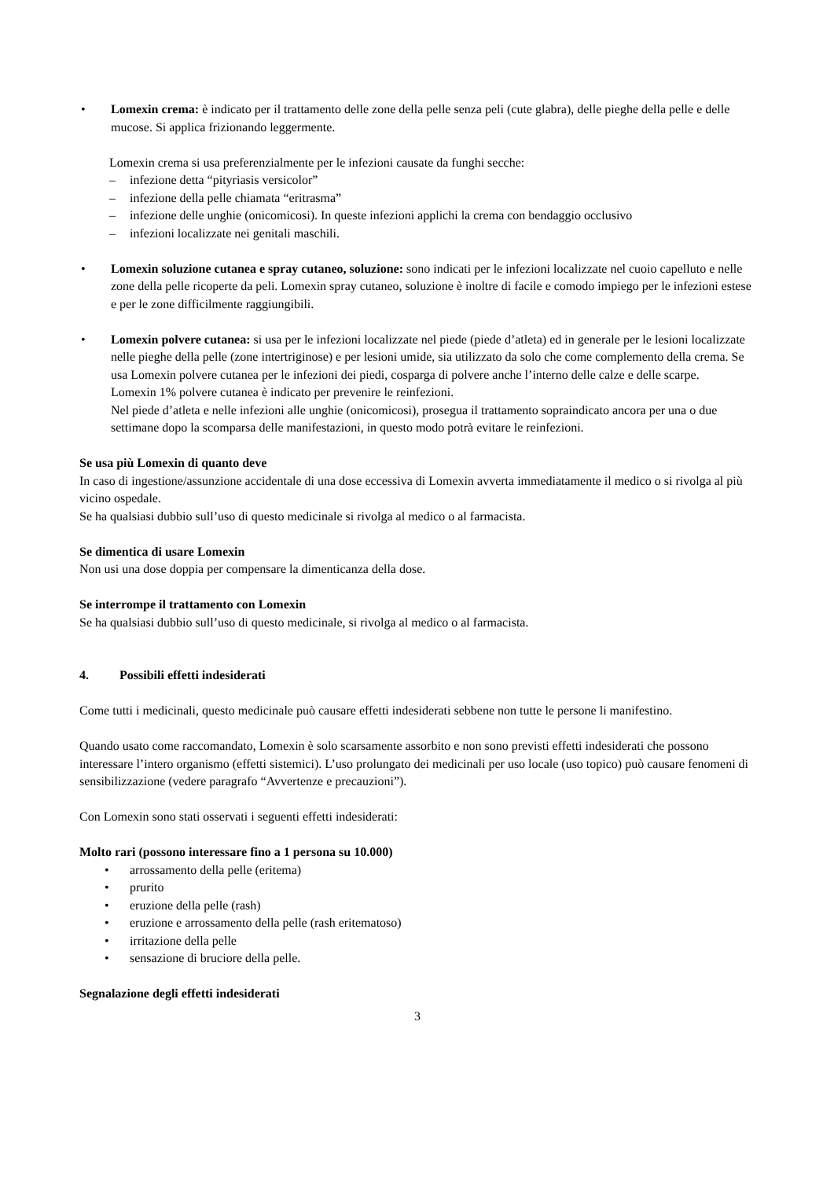• Lomexin crema: è indicato per il trattamento delle zone della pelle senza peli (cute glabra), delle pieghe della pelle e delle mucose. Si applica frizionando leggermente.
Lomexin crema si usa preferenzialmente per le infezioni causate da funghi secche:
– infezione detta “pityriasis versicolor”
– infezione della pelle chiamata “eritrasma”
– infezione delle unghie (onicomicosi). In queste infezioni applichi la crema con bendaggio occlusivo
– infezioni localizzate nei genitali maschili.
• Lomexin soluzione cutanea e spray cutaneo, soluzione: sono indicati per le infezioni localizzate nel cuoio capelluto e nelle zone della pelle ricoperte da peli. Lomexin spray cutaneo, soluzione è inoltre di facile e comodo impiego per le infezioni estese e per le zone difficilmente raggiungibili.
• Lomexin polvere cutanea: si usa per le infezioni localizzate nel piede (piede d’atleta) ed in generale per le lesioni localizzate nelle pieghe della pelle (zone intertriginose) e per lesioni umide, sia utilizzato da solo che come complemento della crema. Se usa Lomexin polvere cutanea per le infezioni dei piedi, cosparga di polvere anche l’interno delle calze e delle scarpe.
Lomexin 1% polvere cutanea è indicato per prevenire le reinfezioni.
Nel piede d’atleta e nelle infezioni alle unghie (onicomicosi), prosegua il trattamento sopraindicato ancora per una o due settimane dopo la scomparsa delle manifestazioni, in questo modo potrà evitare le reinfezioni.
Se usa più Lomexin di quanto deve
In caso di ingestione/assunzione accidentale di una dose eccessiva di Lomexin avverta immediatamente il medico o si rivolga al più vicino ospedale.
Se ha qualsiasi dubbio sull’uso di questo medicinale si rivolga al medico o al farmacista.
Se dimentica di usare Lomexin
Non usi una dose doppia per compensare la dimenticanza della dose.
Se interrompe il trattamento con Lomexin
Se ha qualsiasi dubbio sull’uso di questo medicinale, si rivolga al medico o al farmacista.
4. Possibili effetti indesiderati
Come tutti i medicinali, questo medicinale può causare effetti indesiderati sebbene non tutte le persone li manifestino.
Quando usato come raccomandato, Lomexin è solo scarsamente assorbito e non sono previsti effetti indesiderati che possono interessare l’intero organismo (effetti sistemici). L’uso prolungato dei medicinali per uso locale (uso topico) può causare fenomeni di sensibilizzazione (vedere paragrafo “Avvertenze e precauzioni”).
Con Lomexin sono stati osservati i seguenti effetti indesiderati:
Molto rari (possono interessare fino a 1 persona su 10.000)
• arrossamento della pelle (eritema)
• prurito
• eruzione della pelle (rash)
• eruzione e arrossamento della pelle (rash eritematoso)
• irritazione della pelle
• sensazione di bruciore della pelle.
Segnalazione degli effetti indesiderati
3